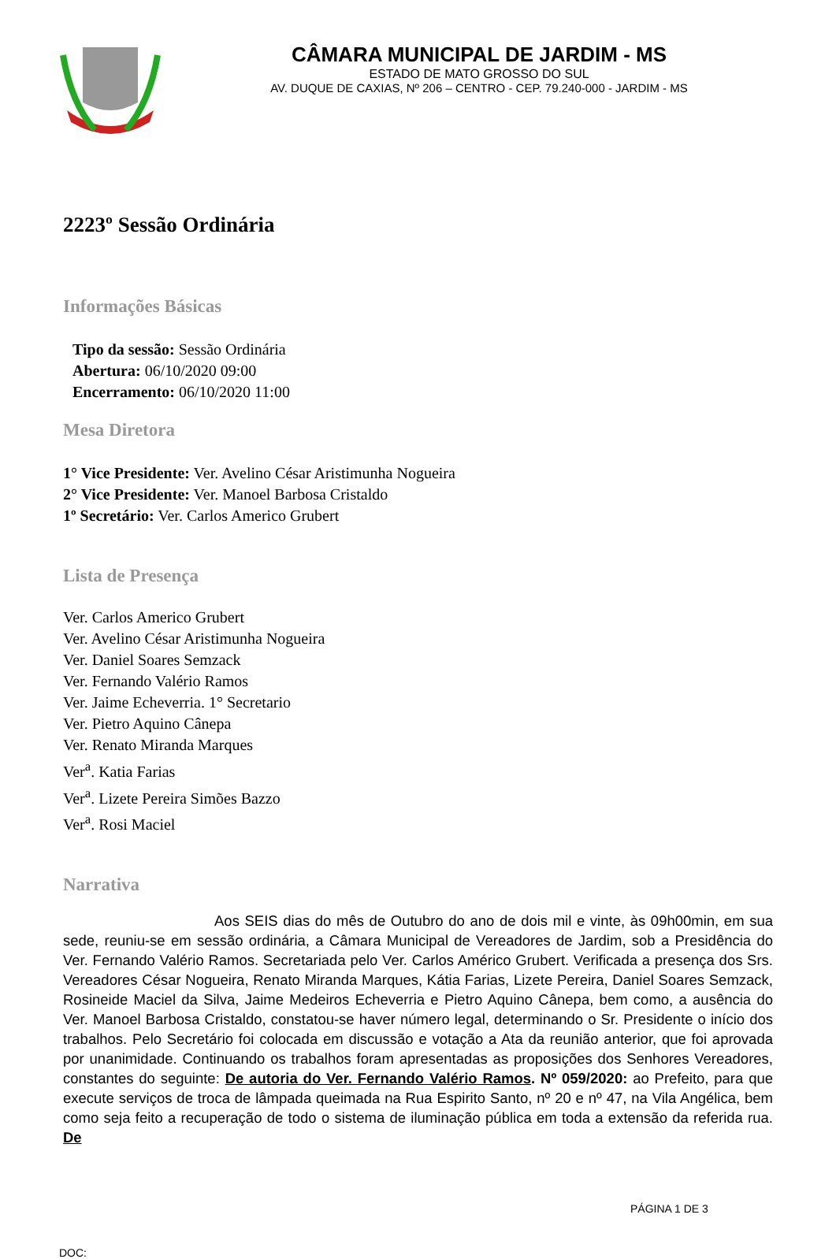CÂMARA MUNICIPAL DE JARDIM - MS
ESTADO DE MATO GROSSO DO SUL
AV. DUQUE DE CAXIAS, Nº 206 – CENTRO - CEP. 79.240-000 - JARDIM - MS
2223º Sessão Ordinária
Informações Básicas
Tipo da sessão: Sessão Ordinária
Abertura: 06/10/2020 09:00
Encerramento: 06/10/2020 11:00
Mesa Diretora
1° Vice Presidente: Ver. Avelino César Aristimunha Nogueira
2° Vice Presidente: Ver. Manoel Barbosa Cristaldo
1º Secretário: Ver. Carlos Americo Grubert
Lista de Presença
Ver. Carlos Americo Grubert
Ver. Avelino César Aristimunha Nogueira
Ver. Daniel Soares Semzack
Ver. Fernando Valério Ramos
Ver. Jaime Echeverria. 1° Secretario
Ver. Pietro Aquino Cânepa
Ver. Renato Miranda Marques
Ver<sup>a</sup>. Katia Farias
Ver<sup>a</sup>. Lizete Pereira Simões Bazzo
Ver<sup>a</sup>. Rosi Maciel
Narrativa
Aos SEIS dias do mês de Outubro do ano de dois mil e vinte, às 09h00min, em sua sede, reuniu-se em sessão ordinária, a Câmara Municipal de Vereadores de Jardim, sob a Presidência do Ver. Fernando Valério Ramos. Secretariada pelo Ver. Carlos Américo Grubert. Verificada a presença dos Srs. Vereadores César Nogueira, Renato Miranda Marques, Kátia Farias, Lizete Pereira, Daniel Soares Semzack, Rosineide Maciel da Silva, Jaime Medeiros Echeverria e Pietro Aquino Cânepa, bem como, a ausência do Ver. Manoel Barbosa Cristaldo, constatou-se haver número legal, determinando o Sr. Presidente o início dos trabalhos. Pelo Secretário foi colocada em discussão e votação a Ata da reunião anterior, que foi aprovada por unanimidade. Continuando os trabalhos foram apresentadas as proposições dos Senhores Vereadores, constantes do seguinte: De autoria do Ver. Fernando Valério Ramos. Nº 059/2020: ao Prefeito, para que execute serviços de troca de lâmpada queimada na Rua Espirito Santo, nº 20 e nº 47, na Vila Angélica, bem como seja feito a recuperação de todo o sistema de iluminação pública em toda a extensão da referida rua. De
PÁGINA 1 DE 3
DOC: